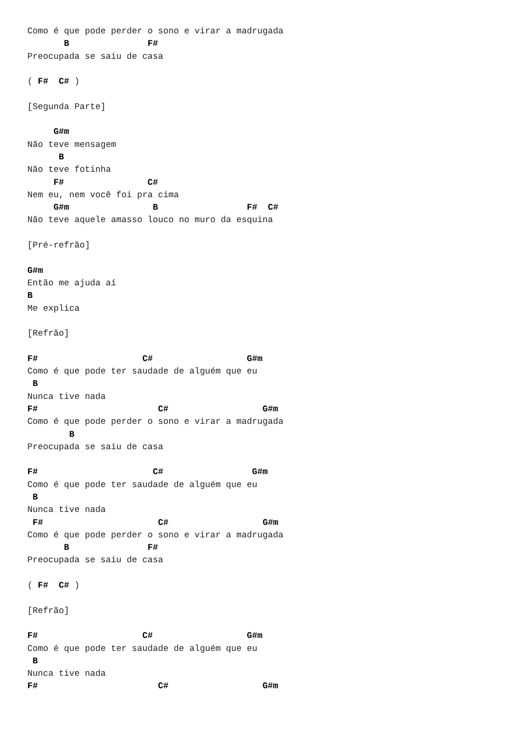Como é que pode perder o sono e virar a madrugada
       B               F#
Preocupada se saiu de casa

( F#  C# )

[Segunda Parte]

     G#m
Não teve mensagem
      B
Não teve fotinha
     F#                C#
Nem eu, nem você foi pra cima
     G#m                B                 F#  C#
Não teve aquele amasso louco no muro da esquina

[Pré-refrão]

G#m
Então me ajuda aí
B
Me explica

[Refrão]

F#                    C#                  G#m
Como é que pode ter saudade de alguém que eu
 B
Nunca tive nada
F#                       C#                  G#m
Como é que pode perder o sono e virar a madrugada
        B
Preocupada se saiu de casa

F#                      C#                 G#m
Como é que pode ter saudade de alguém que eu
 B
Nunca tive nada
 F#                      C#                  G#m
Como é que pode perder o sono e virar a madrugada
       B               F#
Preocupada se saiu de casa

( F#  C# )

[Refrão]

F#                    C#                  G#m
Como é que pode ter saudade de alguém que eu
 B
Nunca tive nada
F#                       C#                  G#m